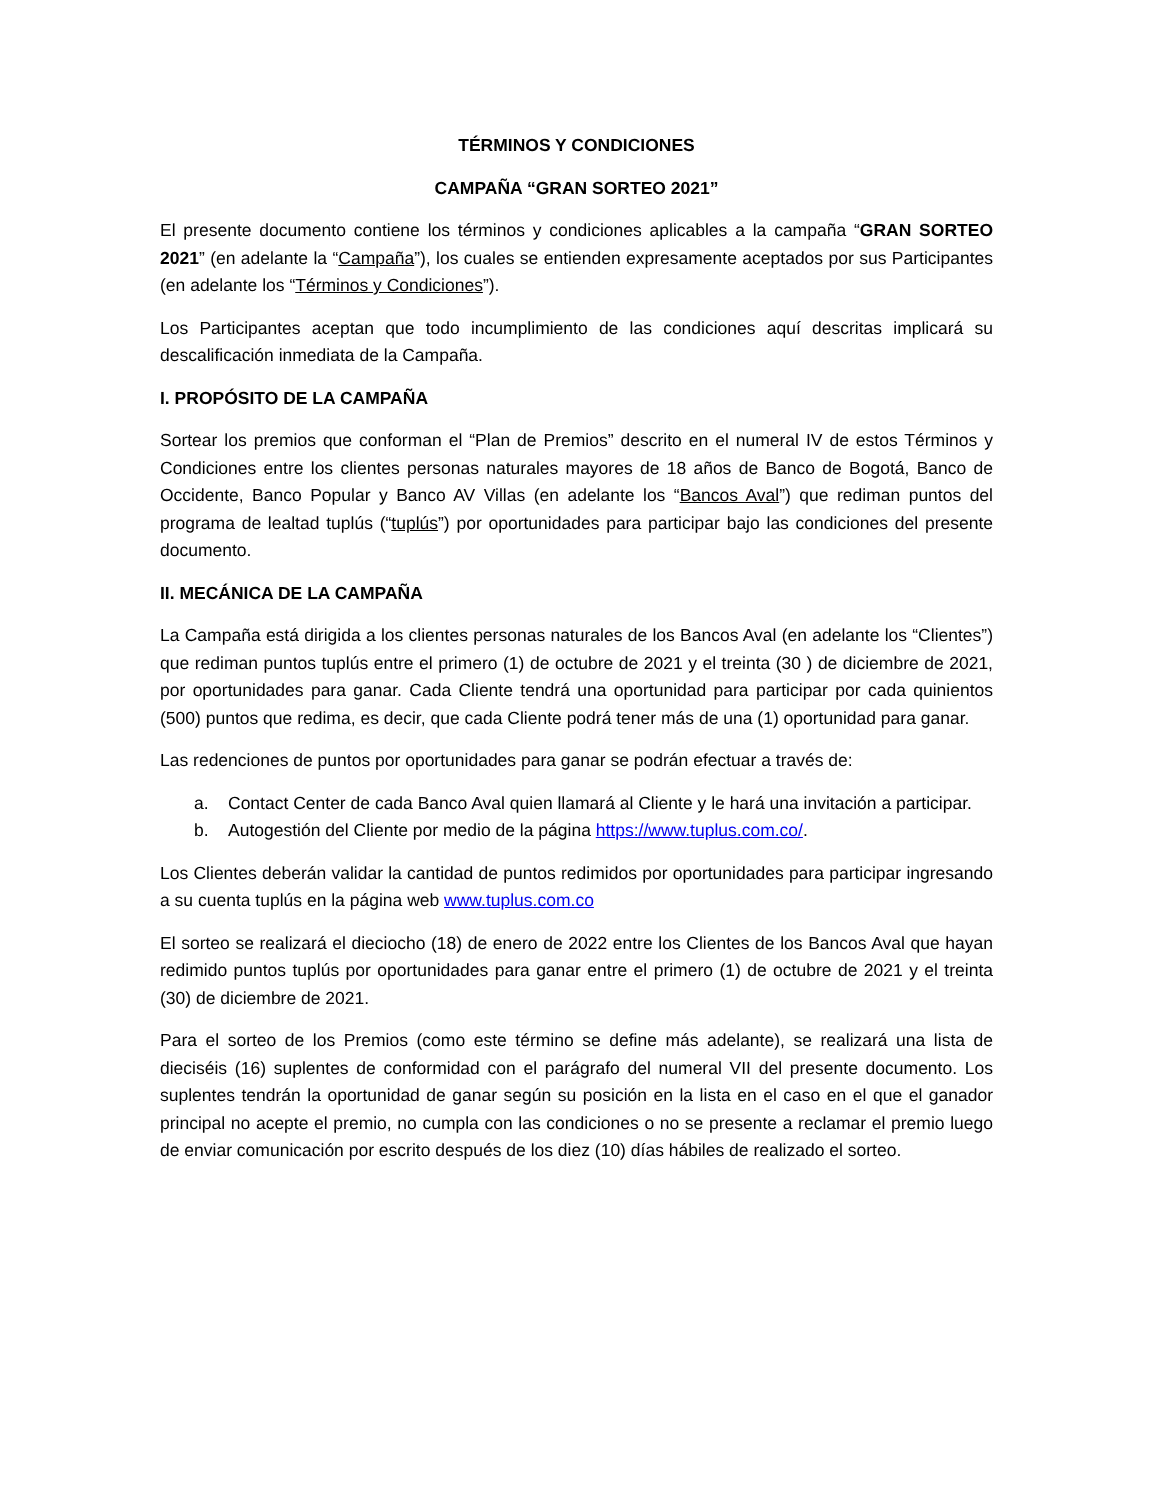TÉRMINOS Y CONDICIONES
CAMPAÑA “GRAN SORTEO 2021”
El presente documento contiene los términos y condiciones aplicables a la campaña “GRAN SORTEO 2021” (en adelante la “Campaña”), los cuales se entienden expresamente aceptados por sus Participantes (en adelante los “Términos y Condiciones”).
Los Participantes aceptan que todo incumplimiento de las condiciones aquí descritas implicará su descalificación inmediata de la Campaña.
I. PROPÓSITO DE LA CAMPAÑA
Sortear los premios que conforman el “Plan de Premios” descrito en el numeral IV de estos Términos y Condiciones entre los clientes personas naturales mayores de 18 años de Banco de Bogotá, Banco de Occidente, Banco Popular y Banco AV Villas (en adelante los “Bancos Aval”) que rediman puntos del programa de lealtad tuplús (“tuplús”) por oportunidades para participar bajo las condiciones del presente documento.
II. MECÁNICA DE LA CAMPAÑA
La Campaña está dirigida a los clientes personas naturales de los Bancos Aval (en adelante los “Clientes”) que rediman puntos tuplús entre el primero (1) de octubre de 2021 y el treinta (30 ) de diciembre de 2021, por oportunidades para ganar. Cada Cliente tendrá una oportunidad para participar por cada quinientos (500) puntos que redima, es decir, que cada Cliente podrá tener más de una (1) oportunidad para ganar.
Las redenciones de puntos por oportunidades para ganar se podrán efectuar a través de:
a. Contact Center de cada Banco Aval quien llamará al Cliente y le hará una invitación a participar.
b. Autogestión del Cliente por medio de la página https://www.tuplus.com.co/.
Los Clientes deberán validar la cantidad de puntos redimidos por oportunidades para participar ingresando a su cuenta tuplús en la página web www.tuplus.com.co
El sorteo se realizará el dieciocho (18) de enero de 2022 entre los Clientes de los Bancos Aval que hayan redimido puntos tuplús por oportunidades para ganar entre el primero (1) de octubre de 2021 y el treinta (30) de diciembre de 2021.
Para el sorteo de los Premios (como este término se define más adelante), se realizará una lista de dieciséis (16) suplentes de conformidad con el parágrafo del numeral VII del presente documento. Los suplentes tendrán la oportunidad de ganar según su posición en la lista en el caso en el que el ganador principal no acepte el premio, no cumpla con las condiciones o no se presente a reclamar el premio luego de enviar comunicación por escrito después de los diez (10) días hábiles de realizado el sorteo.